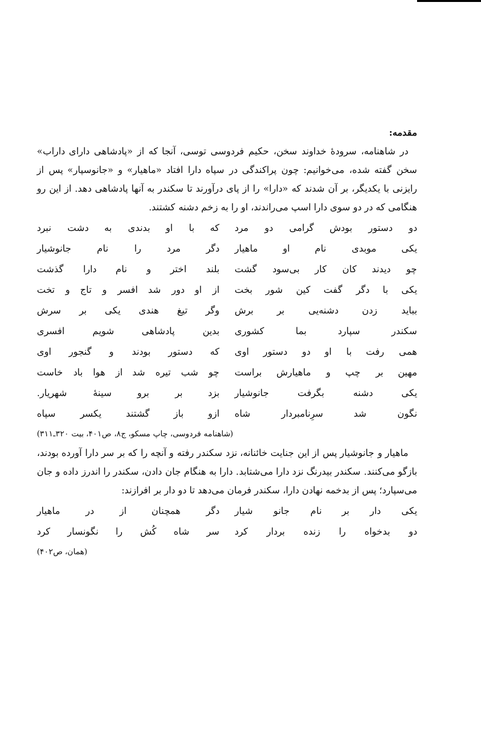مقدمه:
در شاهنامه، سرودهٔ خداوند سخن، حکیم فردوسی توسی، آنجا که از «پادشاهی دارای داراب» سخن گفته شده، می‌خوانیم: چون پراکندگی در سپاه دارا افتاد «ماهیار» و «جانوسپار» پس از رایزنی با یکدیگر، بر آن شدند که «دارا» را از پای درآورند تا سکندر به آنها پادشاهی دهد. از این رو هنگامی که در دو سوی دارا اسپ می‌راندند، او را به زخم دشنه کشتند.
دو دستور بودش گرامی دو مرد که با او بدندی به دشت نبرد
یکی موبدی نام او ماهیار دگر مرد را نام جانوشیار
چو دیدند کان کار بی‌سود گشت بلند اختر و نام دارا گذشت
یکی با دگر گفت کین شور بخت از او دور شد افسر و تاج و تخت
بباید زدن دشنه‌یی بر برش وگر تیغ هندی یکی بر سرش
سکندر سپارد بما کشوری بدین پادشاهی شویم افسری
همی رفت با او دو دستور اوی که دستور بودند و گنجور اوی
مهین بر چپ و ماهیارش براست چو شب تیره شد از هوا باد خاست
یکی دشنه بگرفت جانوشیار بزد بر برو سینهٔ شهریار.
نگون شد سرِنامبردار شاه ازو باز گشتند یکسر سپاه
(شاهنامه فردوسی، چاپ مسکو، ج۸، ص۴۰۱، بیت ۳۲۰ـ۳۱۱)
ماهیار و جانوشیار پس از این جنایت خائنانه، نزد سکندر رفته و آنچه را که بر سر دارا آورده بودند، بازگو می‌کنند. سکندر بیدرنگ نزد دارا می‌شتابد. دارا به هنگام جان دادن، سکندر را اندرز داده و جان می‌سپارد؛ پس از بدخمه نهادن دارا، سکندر فرمان می‌دهد تا دو دار بر افرازند:
یکی دار بر نام جانو شیار دگر همچنان از در ماهیار
دو بدخواه را زنده بردار کرد سر شاه کُش را نگونسار کرد
(همان، ص۴۰۲)